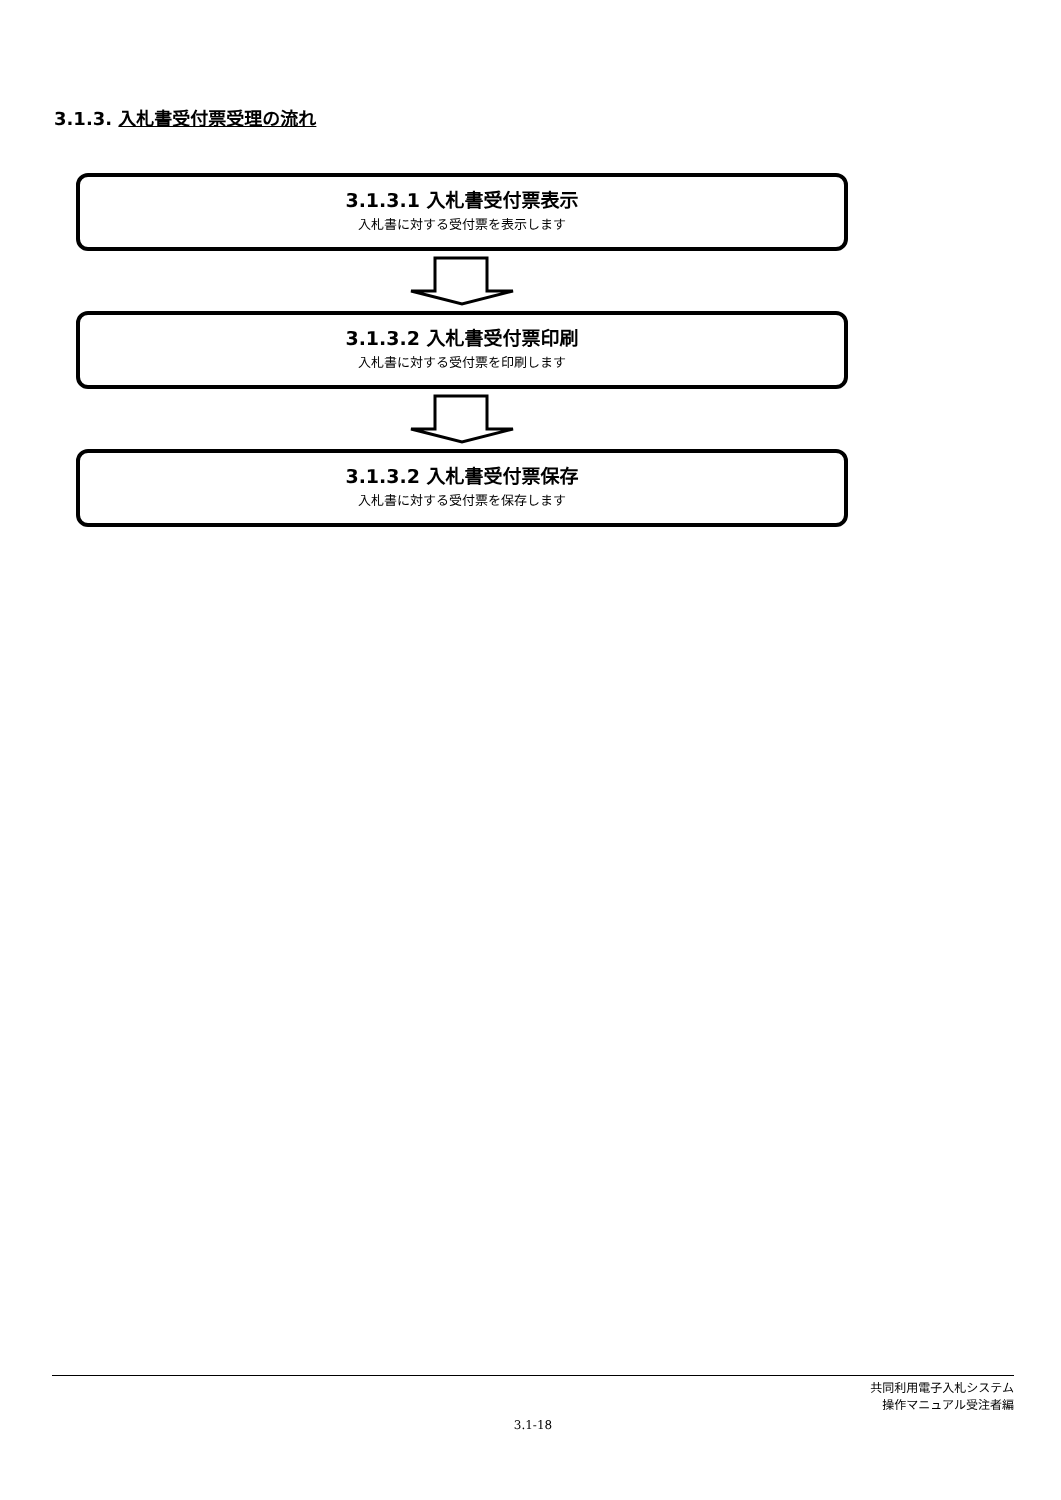3.1.3. 入札書受付票受理の流れ
3.1.3.1 入札書受付票表示
入札書に対する受付票を表示します
3.1.3.2 入札書受付票印刷
入札書に対する受付票を印刷します
3.1.3.2 入札書受付票保存
入札書に対する受付票を保存します
共同利用電子入札システム
操作マニュアル受注者編
3.1-18